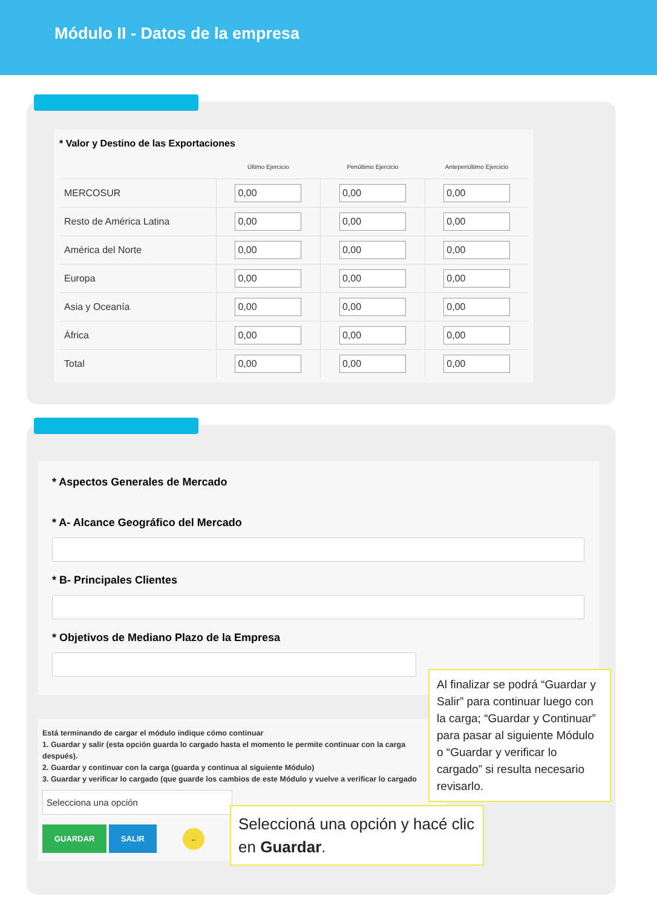Módulo II - Datos de la empresa
* Valor y Destino de las Exportaciones
| | Último Ejercicio | Penúltimo Ejercicio | Antepenúltimo Ejercicio |
| --- | --- | --- | --- |
| MERCOSUR | 0,00 | 0,00 | 0,00 |
| Resto de América Latina | 0,00 | 0,00 | 0,00 |
| América del Norte | 0,00 | 0,00 | 0,00 |
| Europa | 0,00 | 0,00 | 0,00 |
| Asia y Oceanía | 0,00 | 0,00 | 0,00 |
| África | 0,00 | 0,00 | 0,00 |
| Total | 0,00 | 0,00 | 0,00 |
* Aspectos Generales de Mercado
* A- Alcance Geográfico del Mercado
* B- Principales Clientes
* Objetivos de Mediano Plazo de la Empresa
Está terminando de cargar el módulo indique cómo continuar
1. Guardar y salir (esta opción guarda lo cargado hasta el momento le permite continuar con la carga después).
2. Guardar y continuar con la carga (guarda y continua al siguiente Módulo)
3. Guardar y verificar lo cargado (que guarde los cambios de este Módulo y vuelve a verificar lo cargado
Selecciona una opción
GUARDAR SALIR ←
Al finalizar se podrá “Guardar y Salir” para continuar luego con la carga; “Guardar y Continuar” para pasar al siguiente Módulo o “Guardar y verificar lo cargado” si resulta necesario revisarlo.
Seleccioná una opción y hacé clic en Guardar.